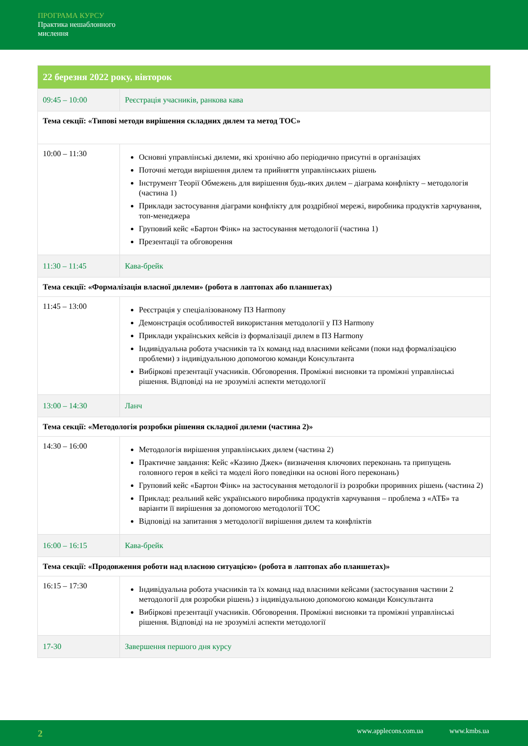ПРОГРАМА КУРСУ
Практика нешаблонного
мислення
| 22 березня 2022 року, вівторок | |
| --- | --- |
| 09:45 – 10:00 | Реєстрація учасників, ранкова кава |
| Тема секції: «Типові методи вирішення складних дилем та метод TOC» | |
| 10:00 – 11:30 | Основні управлінські дилеми, які хронічно або періодично присутні в організаціях Поточні методи вирішення дилем та прийняття управлінських рішень Інструмент Теорії Обмежень для вирішення будь-яких дилем – діаграма конфлікту – методологія (частина 1) Приклади застосування діаграми конфлікту для роздрібної мережі, виробника продуктів харчування, топ-менеджера Груповий кейс «Бартон Фінк» на застосування методології (частина 1) Презентації та обговорення |
| 11:30 – 11:45 | Кава-брейк |
| Тема секції: «Формалізація власної дилеми» (робота в лаптопах або планшетах) | |
| 11:45 – 13:00 | Реєстрація у спеціалізованому ПЗ Harmony Демонстрація особливостей використання методології у ПЗ Harmony Приклади українських кейсів із формалізації дилем в ПЗ Harmony Індивідуальна робота учасників та їх команд над власними кейсами (поки над формалізацією проблеми) з індивідуальною допомогою команди Консультанта Вибіркові презентації учасників. Обговорення. Проміжні висновки та проміжні управлінські рішення. Відповіді на не зрозумілі аспекти методології |
| 13:00 – 14:30 | Ланч |
| Тема секції: «Методологія розробки рішення складної дилеми (частина 2)» | |
| 14:30 – 16:00 | Методологія вирішення управлінських дилем (частина 2) Практичне завдання: Кейс «Казино Джек» (визначення ключових переконань та припущень головного героя в кейсі та моделі його поведінки на основі його переконань) Груповий кейс «Бартон Фінк» на застосування методології із розробки проривних рішень (частина 2) Приклад: реальний кейс українського виробника продуктів харчування – проблема з «АТБ» та варіанти її вирішення за допомогою методології TOC Відповіді на запитання з методології вирішення дилем та конфліктів |
| 16:00 – 16:15 | Кава-брейк |
| Тема секції: «Продовження роботи над власною ситуацією» (робота в лаптопах або планшетах)» | |
| 16:15 – 17:30 | Індивідуальна робота учасників та їх команд над власними кейсами (застосування частини 2 методології для розробки рішень) з індивідуальною допомогою команди Консультанта Вибіркові презентації учасників. Обговорення. Проміжні висновки та проміжні управлінські рішення. Відповіді на не зрозумілі аспекти методології |
| 17-30 | Завершення першого дня курсу |
2 www.applecons.com.ua www.kmbs.ua